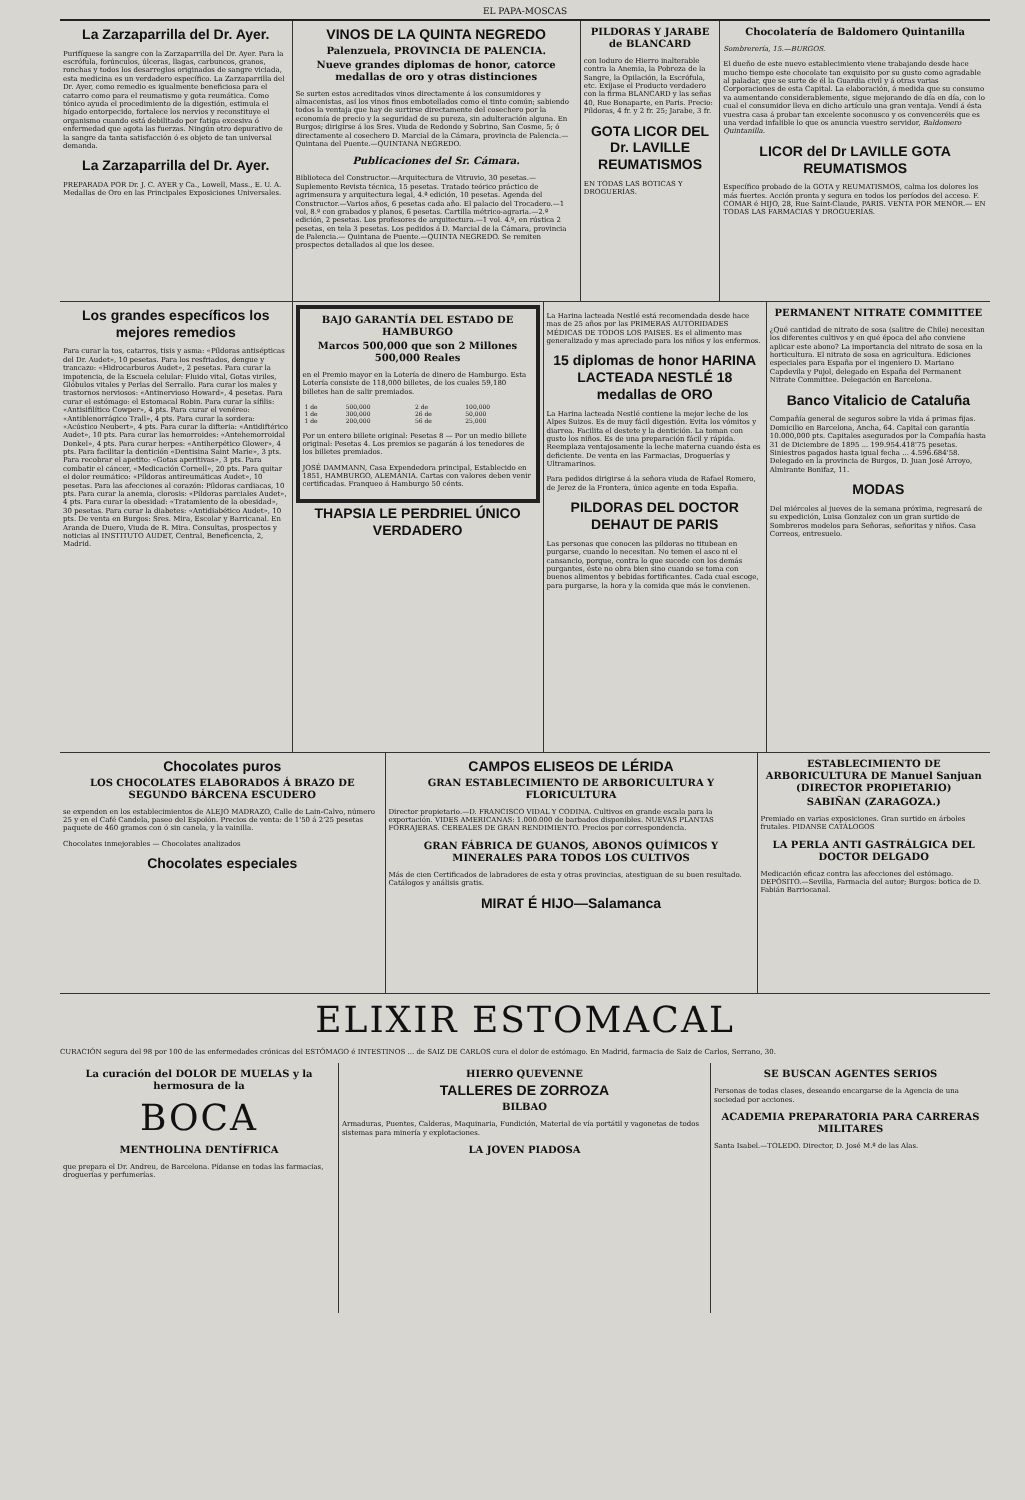EL PAPA-MOSCAS
La Zarzaparrilla del Dr. Ayer.
Purifíquese la sangre con la Zarzaparrilla del Dr. Ayer. Para la escrófula, forúnculos, úlceras, llagas, carbuncos, granos, ronchas y todos los desarreglos originados de sangre viciada, esta medicina es un verdadero específico. La Zarzaparrilla del Dr. Ayer, como remedio es igualmente beneficiosa para el catarro como para el reumatismo y gota reumática. Como tónico ayuda el procedimiento de la digestión, estimula el hígado entorpecido, fortalece los nervios y reconstituye el organismo cuando está debilitado por fatiga excesiva ó enfermedad que agota las fuerzas. Ningún otro depurativo de la sangre da tanta satisfacción ó es objeto de tan universal demanda.
La Zarzaparrilla del Dr. Ayer.
PREPARADA POR Dr. J. C. AYER y Ca., Lowell, Mass., E. U. A.
Medallas de Oro en las Principales Exposiciones Universales.
VINOS DE LA QUINTA NEGREDO
Palenzuela, PROVINCIA DE PALENCIA.
Nueve grandes diplomas de honor, catorce medallas de oro y otras distinciones
Se surten estos acreditados vinos directamente á los consumidores y almacenistas, así los vinos finos embotellados como el tinto común; sabiendo todos la ventaja que hay de surtirse directamente del cosechero por la economía de precio y la seguridad de su pureza, sin adulteración alguna. En Burgos; dirigirse á los Sres. Viuda de Redondo y Sobrino, San Cosme, 5; ó directamente al cosechero D. Marcial de la Cámara, provincia de Palencia.—Quintana del Puente.—QUINTANA NEGREDO.
Publicaciones del Sr. Cámara.
Biblioteca del Constructor.—Arquitectura de Vitruvio, 30 pesetas.—Suplemento Revista técnica, 15 pesetas. Tratado teórico práctico de agrimensura y arquitectura legal, 4.ª edición, 10 pesetas. Agenda del Constructor.—Varios años, 6 pesetas cada año. El palacio del Trocadero.—1 vol, 8.º con grabados y planos, 6 pesetas. Cartilla métrico-agraria.—2.ª edición, 2 pesetas. Los profesores de arquitectura.—1 vol. 4.º, en rústica 2 pesetas, en tela 3 pesetas. Los pedidos á D. Marcial de la Cámara, provincia de Palencia.— Quintana de Puente.—QUINTA NEGREDO. Se remiten prospectos detallados al que los desee.
PILDORAS Y JARABE de BLANCARD
con Ioduro de Hierro inalterable contra la Anemia, la Pobreza de la Sangre, la Opilación, la Escrófula, etc. Exíjase el Producto verdadero con la firma BLANCARD y las señas 40, Rue Bonaparte, en Paris. Precio: Píldoras, 4 fr. y 2 fr. 25; Jarabe, 3 fr.
GOTA LICOR DEL Dr. LAVILLE REUMATISMOS
EN TODAS LAS BOTICAS Y DROGUERÍAS.
Chocolatería de Baldomero Quintanilla
Sombrerería, 15.—BURGOS.
El dueño de este nuevo establecimiento viene trabajando desde hace mucho tiempo este chocolate tan exquisito por su gusto como agradable al paladar, que se surte de él la Guardia civil y á otras varias Corporaciones de esta Capital. La elaboración, á medida que su consumo va aumentando considerablemente, sigue mejorando de día en día, con lo cual el consumidor lleva en dicho artículo una gran ventaja. Vendí á ésta vuestra casa á probar tan excelente soconusco y os convenceréis que es una verdad infalible lo que os anuncia vuestro servidor, Baldomero Quintanilla.
LICOR del Dr LAVILLE GOTA REUMATISMOS
Específico probado de la GOTA y REUMATISMOS, calma los dolores los más fuertes. Acción pronta y segura en todos los períodos del acceso. F. COMAR é HIJO, 28, Rue Saint-Claude, PARIS. VENTA POR MENOR.— EN TODAS LAS FARMACIAS Y DROGUERÍAS.
Los grandes específicos los mejores remedios
Para curar la tos, catarros, tisis y asma: «Píldoras antisépticas del Dr. Audet», 10 pesetas. Para los resfriados, dengue y trancazo: «Hidrocarburos Audet», 2 pesetas. Para curar la impotencia, de la Escuela celular: Fluido vital, Gotas viriles, Glóbulos vitales y Perlas del Serrallo. Para curar los males y trastornos nerviosos: «Antinervioso Howard», 4 pesetas. Para curar el estómago: el Estomacal Robin. Para curar la sífilis: «Antisifilítico Cowper», 4 pts. Para curar el venéreo: «Antiblenorrágico Trall», 4 pts. Para curar la sordera: «Acústico Neubert», 4 pts. Para curar la difteria: «Antidiftérico Audet», 10 pts. Para curar las hemorroides: «Antehemorroidal Donkel», 4 pts. Para curar herpes: «Antiherpético Glower», 4 pts. Para facilitar la dentición «Dentisina Saint Marie», 3 pts. Para recobrar el apetito: «Gotas aperitivas», 3 pts. Para combatir el cáncer, «Medicación Cornell», 20 pts. Para quitar el dolor reumático: «Píldoras antireumáticas Audet», 10 pesetas. Para las afecciones al corazón: Píldoras cardiacas, 10 pts. Para curar la anemia, clorosis: «Píldoras parciales Audet», 4 pts. Para curar la obesidad: «Tratamiento de la obesidad», 30 pesetas. Para curar la diabetes: «Antidiabético Audet», 10 pts. De venta en Burgos: Sres. Mira, Escolar y Barricanal. En Aranda de Duero, Viuda de R. Mira. Consultas, prospectos y noticias al INSTITUTO AUDET, Central, Beneficencia, 2, Madrid.
BAJO GARANTÍA DEL ESTADO DE HAMBURGO
Marcos 500,000 que son 2 Millones 500,000 Reales
en el Premio mayor en la Lotería de dinero de Hamburgo. Esta Lotería consiste de 118,000 billetes, de los cuales 59,180 billetes han de salir premiados.
| 1 de | 500,000 | 2 de | 100,000 |
| 1 de | 300,000 | 26 de | 50,000 |
| 1 de | 200,000 | 56 de | 25,000 |
Por un entero billete original: Pesetas 8 — Por un medio billete original: Pesetas 4. Los premios se pagarán á los tenedores de los billetes premiados.
JOSÉ DAMMANN, Casa Expendedora principal, Establecido en 1851, HAMBURGO, ALEMANIA. Cartas con valores deben venir certificadas. Franqueo á Hamburgo 50 cénts.
THAPSIA LE PERDRIEL ÚNICO VERDADERO
La Harina lacteada Nestlé está recomendada desde hace mas de 25 años por las PRIMERAS AUTORIDADES MÉDICAS DE TODOS LOS PAISES. Es el alimento mas generalizado y mas apreciado para los niños y los enfermos.
15 diplomas de honor HARINA LACTEADA NESTLÉ 18 medallas de ORO
La Harina lacteada Nestlé contiene la mejor leche de los Alpes Suizos. Es de muy fácil digestión. Evita los vómitos y diarrea. Facilita el destete y la dentición. La toman con gusto los niños. Es de una preparación fácil y rápida. Reemplaza ventajosamente la leche materna cuando ésta es deficiente. De venta en las Farmacias, Droguerías y Ultramarinos.
Para pedidos dirigirse á la señora viuda de Rafael Romero, de Jerez de la Frontera, único agente en toda España.
PILDORAS DEL DOCTOR DEHAUT DE PARIS
Las personas que conocen las píldoras no titubean en purgarse, cuando lo necesitan. No temen el asco ni el cansancio, porque, contra lo que sucede con los demás purgantes, éste no obra bien sino cuando se toma con buenos alimentos y bebidas fortificantes. Cada cual escoge, para purgarse, la hora y la comida que más le convienen.
PERMANENT NITRATE COMMITTEE
¿Qué cantidad de nitrato de sosa (salitre de Chile) necesitan los diferentes cultivos y en qué época del año conviene aplicar este abono? La importancia del nitrato de sosa en la horticultura. El nitrato de sosa en agricultura. Ediciones especiales para España por el ingeniero D. Mariano Capdevila y Pujol, delegado en España del Permanent Nitrate Committee. Delegación en Barcelona.
Banco Vitalicio de Cataluña
Compañía general de seguros sobre la vida á primas fijas. Domicilio en Barcelona, Ancha, 64. Capital con garantía 10.000,000 pts. Capitales asegurados por la Compañía hasta 31 de Diciembre de 1895 ... 199.954.418'75 pesetas. Siniestros pagados hasta igual fecha ... 4.596.684'58. Delegado en la provincia de Burgos, D. Juan José Arroyo, Almirante Bonifaz, 11.
MODAS
Del miércoles al jueves de la semana próxima, regresará de su expedición, Luisa Gonzalez con un gran surtido de Sombreros modelos para Señoras, señoritas y niños. Casa Correos, entresuelo.
Chocolates puros
LOS CHOCOLATES ELABORADOS Á BRAZO DE SEGUNDO BÁRCENA ESCUDERO
se expenden en los establecimientos de ALEJO MADRAZO, Calle de Lain-Calvo, número 25 y en el Café Candela, paseo del Espolón. Precios de venta: de 1'50 á 2'25 pesetas paquete de 460 gramos con ó sin canela, y la vainilla.
Chocolates inmejorables — Chocolates analizados
Chocolates especiales
CAMPOS ELISEOS DE LÉRIDA
GRAN ESTABLECIMIENTO DE ARBORICULTURA Y FLORICULTURA
Director propietario.—D. FRANCISCO VIDAL Y CODINA. Cultivos en grande escala para la exportación. VIDES AMERICANAS: 1.000.000 de barbados disponibles. NUEVAS PLANTAS FORRAJERAS. CEREALES DE GRAN RENDIMIENTO. Precios por correspondencia.
GRAN FÁBRICA DE GUANOS, ABONOS QUÍMICOS Y MINERALES PARA TODOS LOS CULTIVOS
Más de cien Certificados de labradores de esta y otras provincias, atestiguan de su buen resultado. Catálogos y análisis gratis.
MIRAT É HIJO—Salamanca
ESTABLECIMIENTO DE ARBORICULTURA DE Manuel Sanjuan (DIRECTOR PROPIETARIO)
SABIÑAN (ZARAGOZA.)
Premiado en varias exposiciones. Gran surtido en árboles frutales. PIDANSE CATÁLOGOS
LA PERLA ANTI GASTRÁLGICA DEL DOCTOR DELGADO
Medicación eficaz contra las afecciones del estómago. DEPÓSITO.—Sevilla, Farmacia del autor; Burgos: botica de D. Fabián Barriocanal.
ELIXIR ESTOMACAL
CURACIÓN segura del 98 por 100 de las enfermedades crónicas del ESTÓMAGO é INTESTINOS ... de SAIZ DE CARLOS cura el dolor de estómago. En Madrid, farmacia de Saiz de Carlos, Serrano, 30.
La curación del DOLOR DE MUELAS y la hermosura de la
BOCA
MENTHOLINA DENTÍFRICA
que prepara el Dr. Andreu, de Barcelona. Pídanse en todas las farmacias, droguerías y perfumerías.
HIERRO QUEVENNE
TALLERES DE ZORROZA
BILBAO
Armaduras, Puentes, Calderas, Maquinaria, Fundición, Material de vía portátil y vagonetas de todos sistemas para minería y explotaciones.
LA JOVEN PIADOSA
SE BUSCAN AGENTES SERIOS
Personas de todas clases, deseando encargarse de la Agencia de una sociedad por acciones.
ACADEMIA PREPARATORIA PARA CARRERAS MILITARES
Santa Isabel.—TOLEDO. Director, D. José M.ª de las Alas.